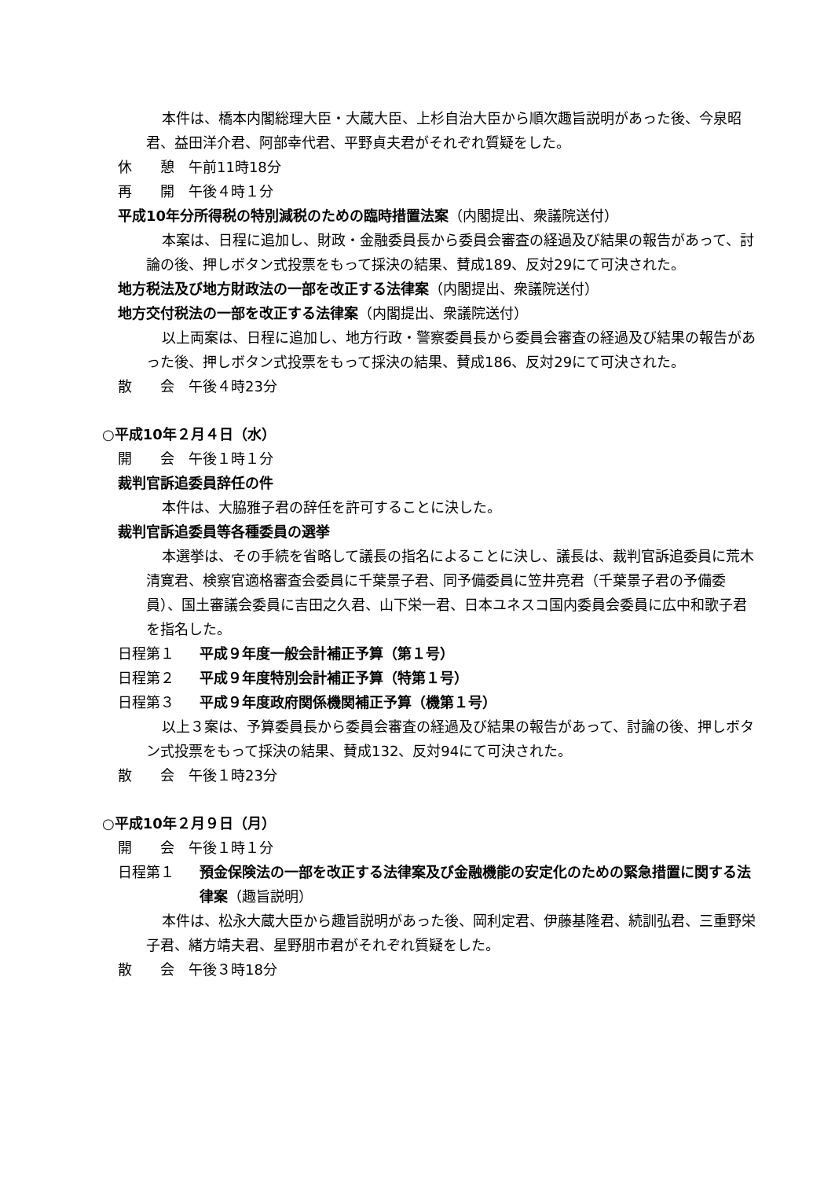本件は、橋本内閣総理大臣・大蔵大臣、上杉自治大臣から順次趣旨説明があった後、今泉昭君、益田洋介君、阿部幸代君、平野貞夫君がそれぞれ質疑をした。
休　　憩　午前11時18分
再　　開　午後４時１分
平成10年分所得税の特別減税のための臨時措置法案（内閣提出、衆議院送付）
本案は、日程に追加し、財政・金融委員長から委員会審査の経過及び結果の報告があって、討論の後、押しボタン式投票をもって採決の結果、賛成189、反対29にて可決された。
地方税法及び地方財政法の一部を改正する法律案（内閣提出、衆議院送付）
地方交付税法の一部を改正する法律案（内閣提出、衆議院送付）
以上両案は、日程に追加し、地方行政・警察委員長から委員会審査の経過及び結果の報告があった後、押しボタン式投票をもって採決の結果、賛成186、反対29にて可決された。
散　　会　午後４時23分
○平成10年２月４日（水）
開　　会　午後１時１分
裁判官訴追委員辞任の件
本件は、大脇雅子君の辞任を許可することに決した。
裁判官訴追委員等各種委員の選挙
本選挙は、その手続を省略して議長の指名によることに決し、議長は、裁判官訴追委員に荒木清寛君、検察官適格審査会委員に千葉景子君、同予備委員に笠井亮君（千葉景子君の予備委員）、国土審議会委員に吉田之久君、山下栄一君、日本ユネスコ国内委員会委員に広中和歌子君を指名した。
日程第１ 平成９年度一般会計補正予算（第１号）
日程第２ 平成９年度特別会計補正予算（特第１号）
日程第３ 平成９年度政府関係機関補正予算（機第１号）
以上３案は、予算委員長から委員会審査の経過及び結果の報告があって、討論の後、押しボタン式投票をもって採決の結果、賛成132、反対94にて可決された。
散　　会　午後１時23分
○平成10年２月９日（月）
開　　会　午後１時１分
日程第１ 預金保険法の一部を改正する法律案及び金融機能の安定化のための緊急措置に関する法律案（趣旨説明）
本件は、松永大蔵大臣から趣旨説明があった後、岡利定君、伊藤基隆君、続訓弘君、三重野栄子君、緒方靖夫君、星野朋市君がそれぞれ質疑をした。
散　　会　午後３時18分